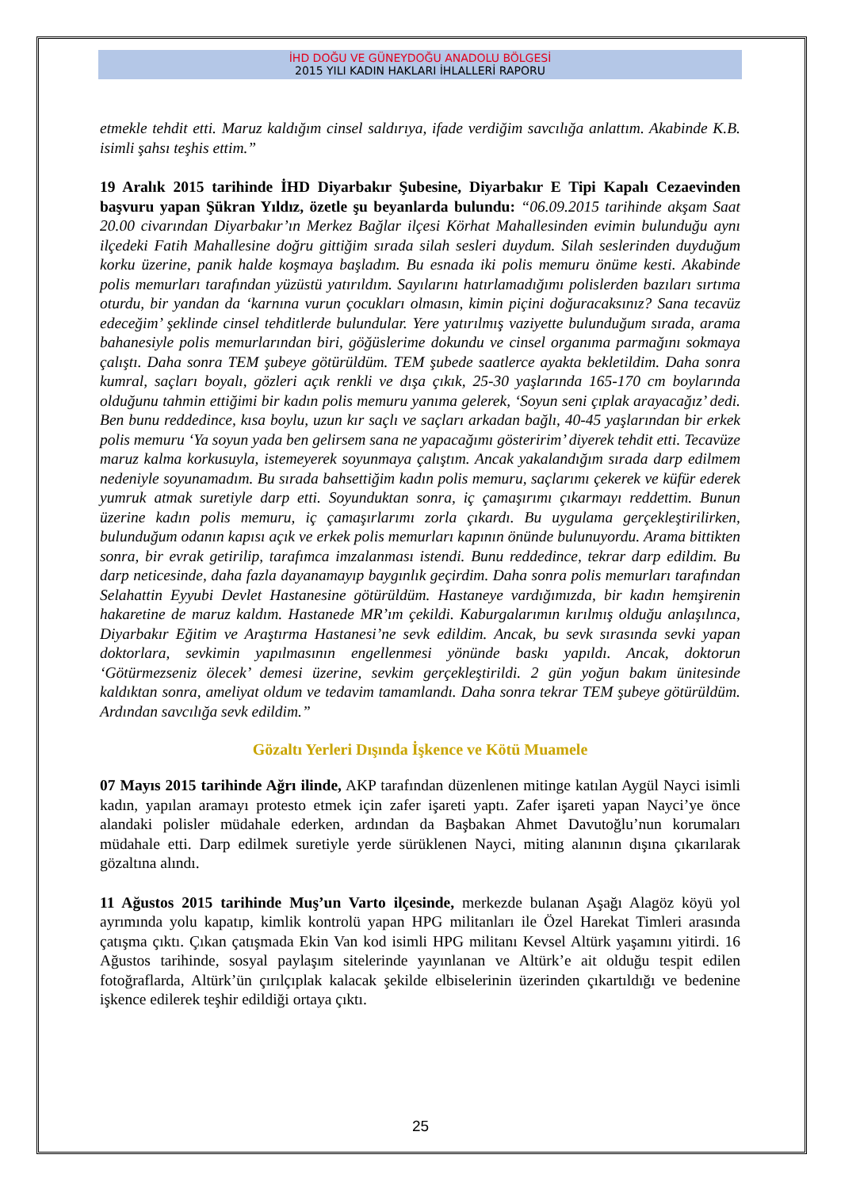İHD DOĞU VE GÜNEYDOĞU ANADOLU BÖLGESİ
2015 YILI KADIN HAKLARI İHLALLERİ RAPORU
etmekle tehdit etti. Maruz kaldığım cinsel saldırıya, ifade verdiğim savcılığa anlattım. Akabinde K.B. isimli şahsı teşhis ettim.”
19 Aralık 2015 tarihinde İHD Diyarbakır Şubesine, Diyarbakır E Tipi Kapalı Cezaevinden başvuru yapan Şükran Yıldız, özetle şu beyanlarda bulundu: “06.09.2015 tarihinde akşam Saat 20.00 civarından Diyarbakır’ın Merkez Bağlar ilçesi Körhat Mahallesinden evimin bulunduğu aynı ilçedeki Fatih Mahallesine doğru gittiğim sırada silah sesleri duydum. Silah seslerinden duyduğum korku üzerine, panik halde koşmaya başladım. Bu esnada iki polis memuru önüme kesti. Akabinde polis memurları tarafından yüzüstü yatırıldım. Sayılarını hatırlamadığımı polislerden bazıları sırtıma oturdu, bir yandan da ‘karnına vurun çocukları olmasın, kimin piçini doğuracaksınız? Sana tecavüz edeceğim’ şeklinde cinsel tehditlerde bulundular. Yere yatırılmış vaziyette bulunduğum sırada, arama bahanesiyle polis memurlarından biri, göğüslerime dokundu ve cinsel organıma parmağını sokmaya çalıştı. Daha sonra TEM şubeye götürüldüm. TEM şubede saatlerce ayakta bekletildim. Daha sonra kumral, saçları boyalı, gözleri açık renkli ve dışa çıkık, 25-30 yaşlarında 165-170 cm boylarında olduğunu tahmin ettiğimi bir kadın polis memuru yanıma gelerek, ‘Soyun seni çıplak arayacağız’ dedi. Ben bunu reddedince, kısa boylu, uzun kır saçlı ve saçları arkadan bağlı, 40-45 yaşlarından bir erkek polis memuru ‘Ya soyun yada ben gelirsem sana ne yapacağımı gösteririm’ diyerek tehdit etti. Tecavüze maruz kalma korkusuyla, istemeyerek soyunmaya çalıştım. Ancak yakalandığım sırada darp edilmem nedeniyle soyunamadım. Bu sırada bahsettiğim kadın polis memuru, saçlarımı çekerek ve küfür ederek yumruk atmak suretiyle darp etti. Soyunduktan sonra, iç çamaşırımı çıkarmayı reddettim. Bunun üzerine kadın polis memuru, iç çamaşırlarımı zorla çıkardı. Bu uygulama gerçekleştirilirken, bulunduğum odanın kapısı açık ve erkek polis memurları kapının önünde bulunuyordu. Arama bittikten sonra, bir evrak getirilip, tarafımca imzalanması istendi. Bunu reddedince, tekrar darp edildim. Bu darp neticesinde, daha fazla dayanamayıp baygınlık geçirdim. Daha sonra polis memurları tarafından Selahattin Eyyubi Devlet Hastanesine götürüldüm. Hastaneye vardığımızda, bir kadın hemşirenin hakaretine de maruz kaldım. Hastanede MR’ım çekildi. Kaburgalarımın kırılmış olduğu anlaşılınca, Diyarbakır Eğitim ve Araştırma Hastanesi’ne sevk edildim. Ancak, bu sevk sırasında sevki yapan doktorlara, sevkimin yapılmasının engellenmesi yönünde baskı yapıldı. Ancak, doktorun ‘Götürmezseniz ölecek’ demesi üzerine, sevkim gerçekleştirildi. 2 gün yoğun bakım ünitesinde kaldıktan sonra, ameliyat oldum ve tedavim tamamlandı. Daha sonra tekrar TEM şubeye götürüldüm. Ardından savcılığa sevk edildim.”
Gözaltı Yerleri Dışında İşkence ve Kötü Muamele
07 Mayıs 2015 tarihinde Ağrı ilinde, AKP tarafından düzenlenen mitinge katılan Aygül Nayci isimli kadın, yapılan aramayı protesto etmek için zafer işareti yaptı. Zafer işareti yapan Nayci’ye önce alandaki polisler müdahale ederken, ardından da Başbakan Ahmet Davutoğlu’nun korumaları müdahale etti. Darp edilmek suretiyle yerde sürüklenen Nayci, miting alanının dışına çıkarılarak gözaltına alındı.
11 Ağustos 2015 tarihinde Muş’un Varto ilçesinde, merkezde bulanan Aşağı Alagöz köyü yol ayrımında yolu kapatıp, kimlik kontrolü yapan HPG militanları ile Özel Harekat Timleri arasında çatışma çıktı. Çıkan çatışmada Ekin Van kod isimli HPG militanı Kevsel Altürk yaşamını yitirdi. 16 Ağustos tarihinde, sosyal paylaşım sitelerinde yayınlanan ve Altürk’e ait olduğu tespit edilen fotoğraflarda, Altürk’ün çırılçıplak kalacak şekilde elbiselerinin üzerinden çıkartıldığı ve bedenine işkence edilerek teşhir edildiği ortaya çıktı.
25